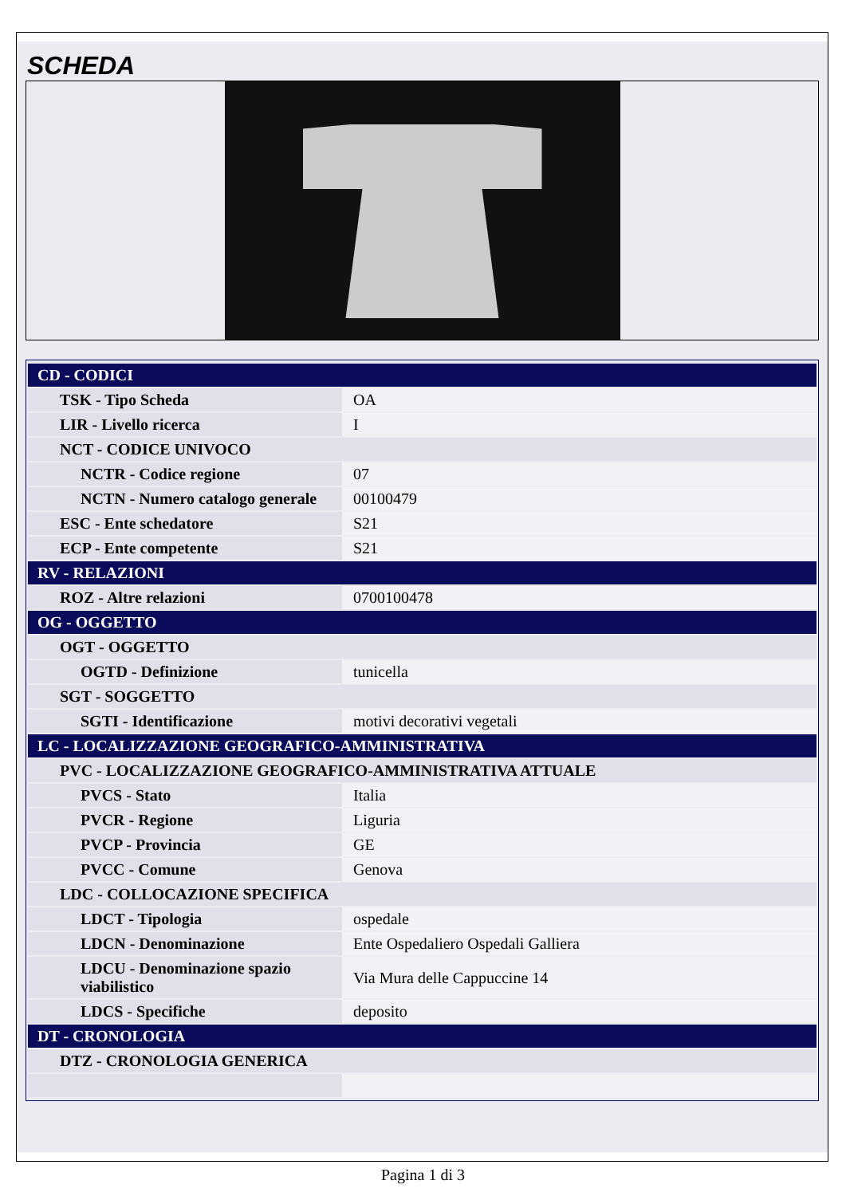SCHEDA
| CD - CODICI | |
| TSK - Tipo Scheda | OA |
| LIR - Livello ricerca | I |
| NCT - CODICE UNIVOCO | |
| NCTR - Codice regione | 07 |
| NCTN - Numero catalogo generale | 00100479 |
| ESC - Ente schedatore | S21 |
| ECP - Ente competente | S21 |
| RV - RELAZIONI | |
| ROZ - Altre relazioni | 0700100478 |
| OG - OGGETTO | |
| OGT - OGGETTO | |
| OGTD - Definizione | tunicella |
| SGT - SOGGETTO | |
| SGTI - Identificazione | motivi decorativi vegetali |
| LC - LOCALIZZAZIONE GEOGRAFICO-AMMINISTRATIVA | |
| PVC - LOCALIZZAZIONE GEOGRAFICO-AMMINISTRATIVA ATTUALE | |
| PVCS - Stato | Italia |
| PVCR - Regione | Liguria |
| PVCP - Provincia | GE |
| PVCC - Comune | Genova |
| LDC - COLLOCAZIONE SPECIFICA | |
| LDCT - Tipologia | ospedale |
| LDCN - Denominazione | Ente Ospedaliero Ospedali Galliera |
| LDCU - Denominazione spazio viabilistico | Via Mura delle Cappuccine 14 |
| LDCS - Specifiche | deposito |
| DT - CRONOLOGIA | |
| DTZ - CRONOLOGIA GENERICA | |
Pagina 1 di 3